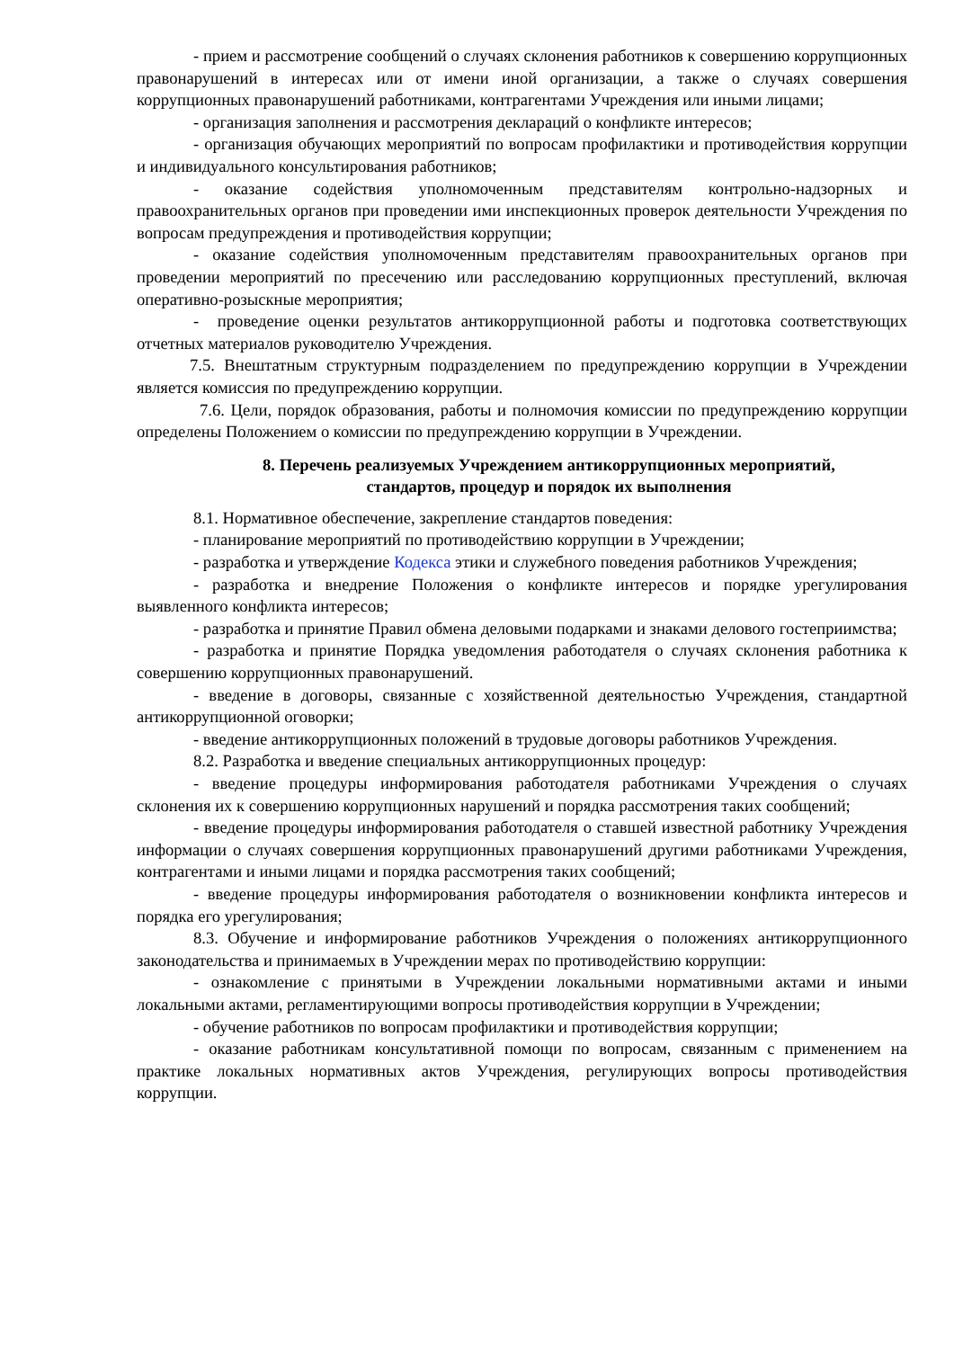- прием и рассмотрение сообщений о случаях склонения работников к совершению коррупционных правонарушений в интересах или от имени иной организации, а также о случаях совершения коррупционных правонарушений работниками, контрагентами Учреждения или иными лицами;
- организация заполнения и рассмотрения деклараций о конфликте интересов;
- организация обучающих мероприятий по вопросам профилактики и противодействия коррупции и индивидуального консультирования работников;
- оказание содействия уполномоченным представителям контрольно-надзорных и правоохранительных органов при проведении ими инспекционных проверок деятельности Учреждения по вопросам предупреждения и противодействия коррупции;
- оказание содействия уполномоченным представителям правоохранительных органов при проведении мероприятий по пресечению или расследованию коррупционных преступлений, включая оперативно-розыскные мероприятия;
- проведение оценки результатов антикоррупционной работы и подготовка соответствующих отчетных материалов руководителю Учреждения.
7.5. Внештатным структурным подразделением по предупреждению коррупции в Учреждении является комиссия по предупреждению коррупции.
7.6. Цели, порядок образования, работы и полномочия комиссии по предупреждению коррупции определены Положением о комиссии по предупреждению коррупции в Учреждении.
8. Перечень реализуемых Учреждением антикоррупционных мероприятий,
стандартов, процедур и порядок их выполнения
8.1. Нормативное обеспечение, закрепление стандартов поведения:
- планирование мероприятий по противодействию коррупции в Учреждении;
- разработка и утверждение Кодекса этики и служебного поведения работников Учреждения;
- разработка и внедрение Положения о конфликте интересов и порядке урегулирования выявленного конфликта интересов;
- разработка и принятие Правил обмена деловыми подарками и знаками делового гостеприимства;
- разработка и принятие Порядка уведомления работодателя о случаях склонения работника к совершению коррупционных правонарушений.
- введение в договоры, связанные с хозяйственной деятельностью Учреждения, стандартной антикоррупционной оговорки;
- введение антикоррупционных положений в трудовые договоры работников Учреждения.
8.2. Разработка и введение специальных антикоррупционных процедур:
- введение процедуры информирования работодателя работниками Учреждения о случаях склонения их к совершению коррупционных нарушений и порядка рассмотрения таких сообщений;
- введение процедуры информирования работодателя о ставшей известной работнику Учреждения информации о случаях совершения коррупционных правонарушений другими работниками Учреждения, контрагентами и иными лицами и порядка рассмотрения таких сообщений;
- введение процедуры информирования работодателя о возникновении конфликта интересов и порядка его урегулирования;
8.3. Обучение и информирование работников Учреждения о положениях антикоррупционного законодательства и принимаемых в Учреждении мерах по противодействию коррупции:
- ознакомление с принятыми в Учреждении локальными нормативными актами и иными локальными актами, регламентирующими вопросы противодействия коррупции в Учреждении;
- обучение работников по вопросам профилактики и противодействия коррупции;
- оказание работникам консультативной помощи по вопросам, связанным с применением на практике локальных нормативных актов Учреждения, регулирующих вопросы противодействия коррупции.